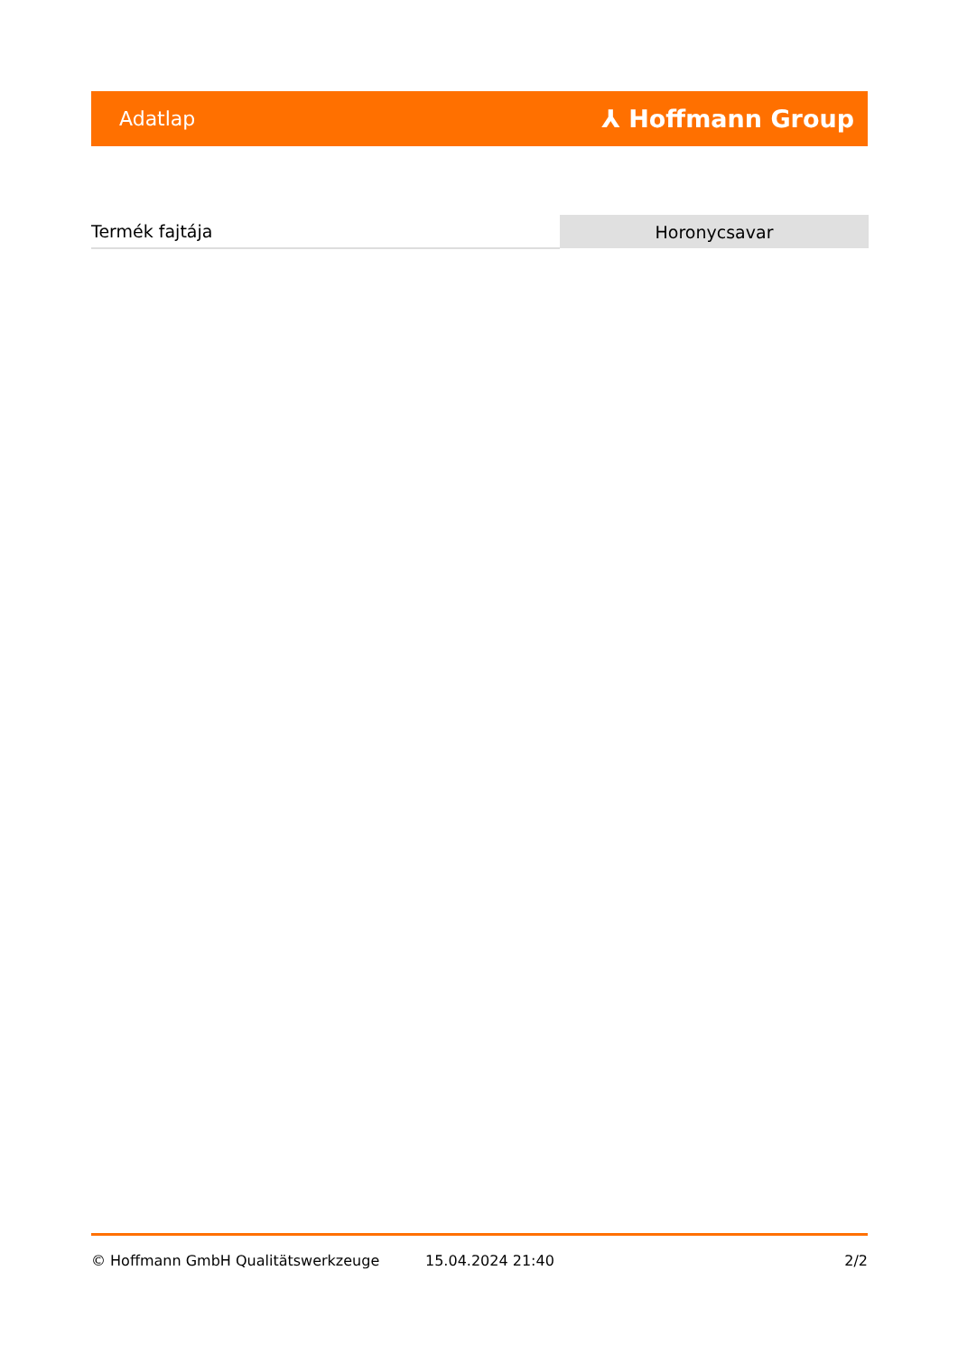Adatlap ⅄ Hoffmann Group
| Termék fajtája | Horonycsavar |
© Hoffmann GmbH Qualitätswerkzeuge 15.04.2024 21:40 2/2